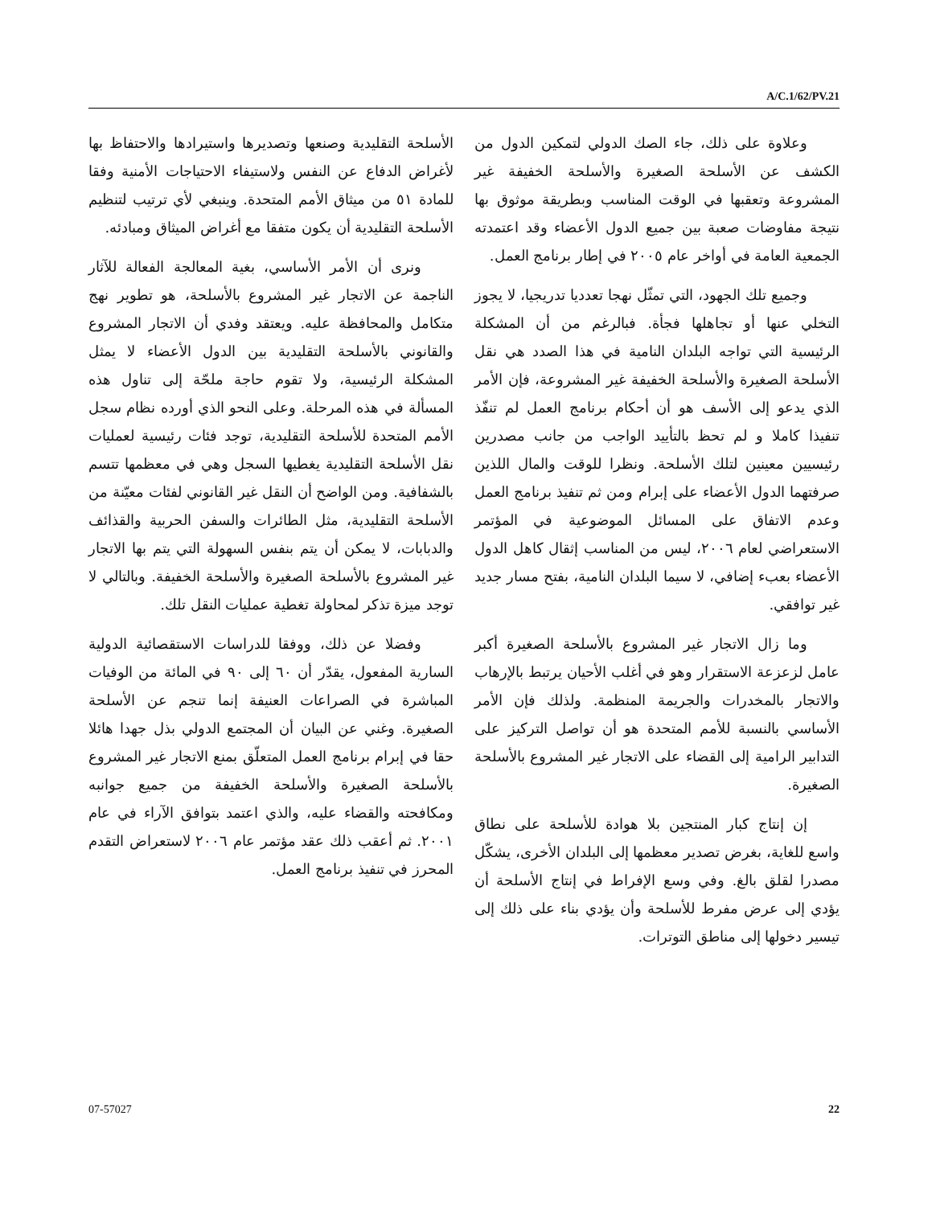A/C.1/62/PV.21
الأسلحة التقليدية وصنعها وتصديرها واستيرادها والاحتفاظ بها لأغراض الدفاع عن النفس ولاستيفاء الاحتياجات الأمنية وفقا للمادة ٥١ من ميثاق الأمم المتحدة. وينبغي لأي ترتيب لتنظيم الأسلحة التقليدية أن يكون متفقا مع أغراض الميثاق ومبادئه.
ونرى أن الأمر الأساسي، بغية المعالجة الفعالة للآثار الناجمة عن الاتجار غير المشروع بالأسلحة، هو تطوير نهج متكامل والمحافظة عليه. ويعتقد وفدي أن الاتجار المشروع والقانوني بالأسلحة التقليدية بين الدول الأعضاء لا يمثل المشكلة الرئيسية، ولا تقوم حاجة ملحّة إلى تناول هذه المسألة في هذه المرحلة. وعلى النحو الذي أورده نظام سجل الأمم المتحدة للأسلحة التقليدية، توجد فئات رئيسية لعمليات نقل الأسلحة التقليدية يغطيها السجل وهي في معظمها تتسم بالشفافية. ومن الواضح أن النقل غير القانوني لفئات معيّنة من الأسلحة التقليدية، مثل الطائرات والسفن الحربية والقذائف والدبابات، لا يمكن أن يتم بنفس السهولة التي يتم بها الاتجار غير المشروع بالأسلحة الصغيرة والأسلحة الخفيفة. وبالتالي لا توجد ميزة تذكر لمحاولة تغطية عمليات النقل تلك.
وفضلا عن ذلك، ووفقا للدراسات الاستقصائية الدولية السارية المفعول، يقدّر أن ٦٠ إلى ٩٠ في المائة من الوفيات المباشرة في الصراعات العنيفة إنما تنجم عن الأسلحة الصغيرة. وغني عن البيان أن المجتمع الدولي بذل جهدا هائلا حقا في إبرام برنامج العمل المتعلّق بمنع الاتجار غير المشروع بالأسلحة الصغيرة والأسلحة الخفيفة من جميع جوانبه ومكافحته والقضاء عليه، والذي اعتمد بتوافق الآراء في عام ٢٠٠١. ثم أعقب ذلك عقد مؤتمر عام ٢٠٠٦ لاستعراض التقدم المحرز في تنفيذ برنامج العمل.
وعلاوة على ذلك، جاء الصك الدولي لتمكين الدول من الكشف عن الأسلحة الصغيرة والأسلحة الخفيفة غير المشروعة وتعقبها في الوقت المناسب وبطريقة موثوق بها نتيجة مفاوضات صعبة بين جميع الدول الأعضاء وقد اعتمدته الجمعية العامة في أواخر عام ٢٠٠٥ في إطار برنامج العمل.
وجميع تلك الجهود، التي تمثّل نهجا تعدديا تدريجيا، لا يجوز التخلي عنها أو تجاهلها فجأة. فبالرغم من أن المشكلة الرئيسية التي تواجه البلدان النامية في هذا الصدد هي نقل الأسلحة الصغيرة والأسلحة الخفيفة غير المشروعة، فإن الأمر الذي يدعو إلى الأسف هو أن أحكام برنامج العمل لم تنفّذ تنفيذا كاملا و لم تحظ بالتأييد الواجب من جانب مصدرين رئيسيين معينين لتلك الأسلحة. ونظرا للوقت والمال اللذين صرفتهما الدول الأعضاء على إبرام ومن ثم تنفيذ برنامج العمل وعدم الاتفاق على المسائل الموضوعية في المؤتمر الاستعراضي لعام ٢٠٠٦، ليس من المناسب إثقال كاهل الدول الأعضاء بعبء إضافي، لا سيما البلدان النامية، بفتح مسار جديد غير توافقي.
وما زال الاتجار غير المشروع بالأسلحة الصغيرة أكبر عامل لزعزعة الاستقرار وهو في أغلب الأحيان يرتبط بالإرهاب والاتجار بالمخدرات والجريمة المنظمة. ولذلك فإن الأمر الأساسي بالنسبة للأمم المتحدة هو أن تواصل التركيز على التدابير الرامية إلى القضاء على الاتجار غير المشروع بالأسلحة الصغيرة.
إن إنتاج كبار المنتجين بلا هوادة للأسلحة على نطاق واسع للغاية، بغرض تصدير معظمها إلى البلدان الأخرى، يشكّل مصدرا لقلق بالغ. وفي وسع الإفراط في إنتاج الأسلحة أن يؤدي إلى عرض مفرط للأسلحة وأن يؤدي بناء على ذلك إلى تيسير دخولها إلى مناطق التوترات.
07-57027 22